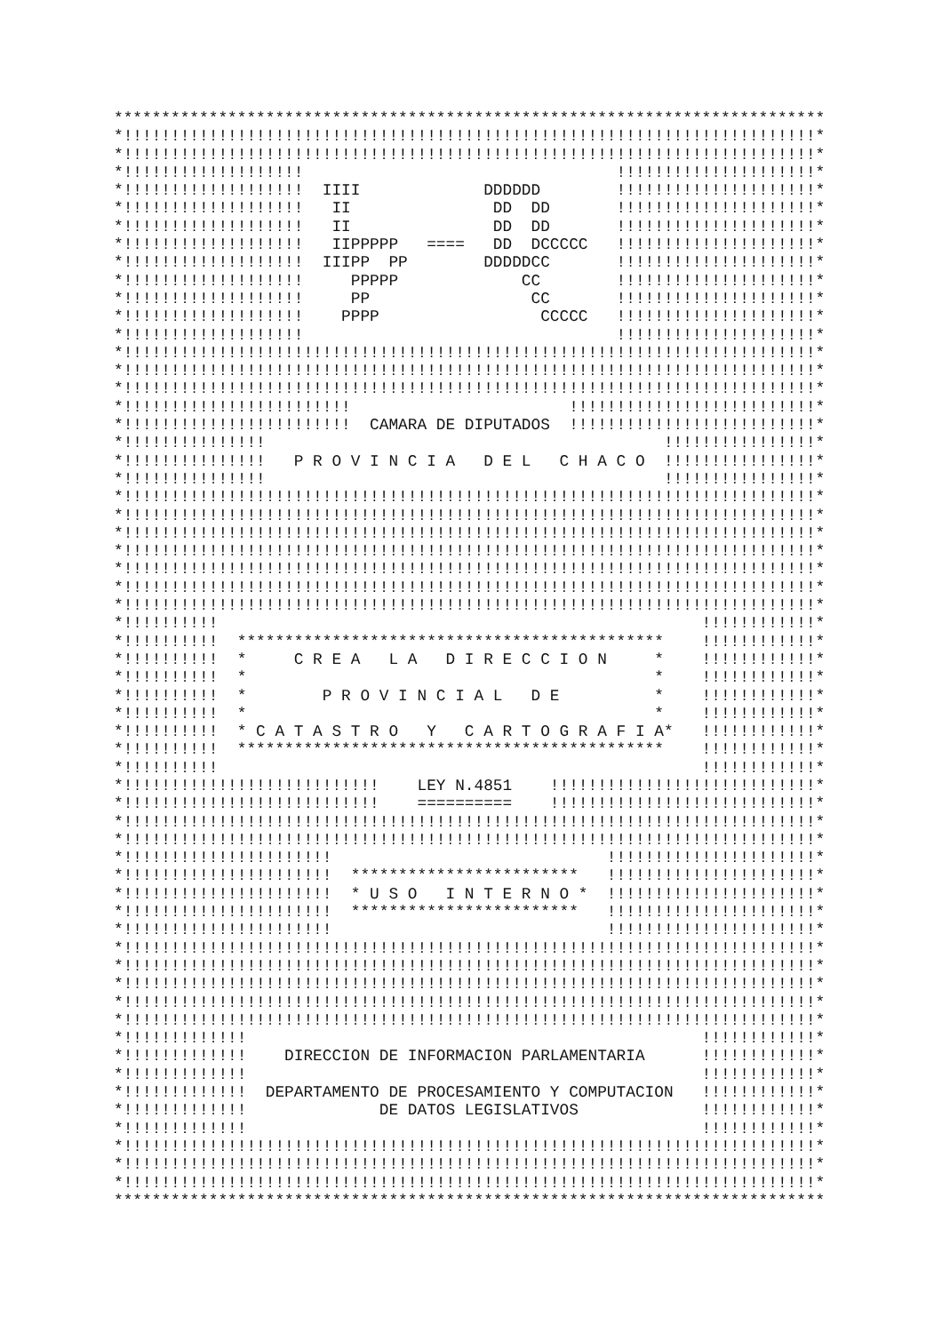***************************************************************************
*!!!!!!!!!!!!!!!!!!!!!!!!!!!!!!!!!!!!!!!!!!!!!!!!!!!!!!!!!!!!!!!!!!!!!!!!!*
*!!!!!!!!!!!!!!!!!!!!!!!!!!!!!!!!!!!!!!!!!!!!!!!!!!!!!!!!!!!!!!!!!!!!!!!!!*
*!!!!!!!!!!!!!!!!!!!                                 !!!!!!!!!!!!!!!!!!!!!*
*!!!!!!!!!!!!!!!!!!!  IIII             DDDDDD        !!!!!!!!!!!!!!!!!!!!!*
*!!!!!!!!!!!!!!!!!!!   II               DD  DD       !!!!!!!!!!!!!!!!!!!!!*
*!!!!!!!!!!!!!!!!!!!   II               DD  DD       !!!!!!!!!!!!!!!!!!!!!*
*!!!!!!!!!!!!!!!!!!!   IIPPPPP   ====   DD  DCCCCC   !!!!!!!!!!!!!!!!!!!!!*
*!!!!!!!!!!!!!!!!!!!  IIIPP  PP        DDDDDCC       !!!!!!!!!!!!!!!!!!!!!*
*!!!!!!!!!!!!!!!!!!!     PPPPP             CC        !!!!!!!!!!!!!!!!!!!!!*
*!!!!!!!!!!!!!!!!!!!     PP                 CC       !!!!!!!!!!!!!!!!!!!!!*
*!!!!!!!!!!!!!!!!!!!    PPPP                 CCCCC   !!!!!!!!!!!!!!!!!!!!!*
*!!!!!!!!!!!!!!!!!!!                                 !!!!!!!!!!!!!!!!!!!!!*
*!!!!!!!!!!!!!!!!!!!!!!!!!!!!!!!!!!!!!!!!!!!!!!!!!!!!!!!!!!!!!!!!!!!!!!!!!*
*!!!!!!!!!!!!!!!!!!!!!!!!!!!!!!!!!!!!!!!!!!!!!!!!!!!!!!!!!!!!!!!!!!!!!!!!!*
*!!!!!!!!!!!!!!!!!!!!!!!!!!!!!!!!!!!!!!!!!!!!!!!!!!!!!!!!!!!!!!!!!!!!!!!!!*
*!!!!!!!!!!!!!!!!!!!!!!!!                       !!!!!!!!!!!!!!!!!!!!!!!!!!*
*!!!!!!!!!!!!!!!!!!!!!!!!  CAMARA DE DIPUTADOS  !!!!!!!!!!!!!!!!!!!!!!!!!!*
*!!!!!!!!!!!!!!!                                          !!!!!!!!!!!!!!!!*
*!!!!!!!!!!!!!!!   P R O V I N C I A   D E L   C H A C O  !!!!!!!!!!!!!!!!*
*!!!!!!!!!!!!!!!                                          !!!!!!!!!!!!!!!!*
*!!!!!!!!!!!!!!!!!!!!!!!!!!!!!!!!!!!!!!!!!!!!!!!!!!!!!!!!!!!!!!!!!!!!!!!!!*
*!!!!!!!!!!!!!!!!!!!!!!!!!!!!!!!!!!!!!!!!!!!!!!!!!!!!!!!!!!!!!!!!!!!!!!!!!*
*!!!!!!!!!!!!!!!!!!!!!!!!!!!!!!!!!!!!!!!!!!!!!!!!!!!!!!!!!!!!!!!!!!!!!!!!!*
*!!!!!!!!!!!!!!!!!!!!!!!!!!!!!!!!!!!!!!!!!!!!!!!!!!!!!!!!!!!!!!!!!!!!!!!!!*
*!!!!!!!!!!!!!!!!!!!!!!!!!!!!!!!!!!!!!!!!!!!!!!!!!!!!!!!!!!!!!!!!!!!!!!!!!*
*!!!!!!!!!!!!!!!!!!!!!!!!!!!!!!!!!!!!!!!!!!!!!!!!!!!!!!!!!!!!!!!!!!!!!!!!!*
*!!!!!!!!!!!!!!!!!!!!!!!!!!!!!!!!!!!!!!!!!!!!!!!!!!!!!!!!!!!!!!!!!!!!!!!!!*
*!!!!!!!!!!                                                   !!!!!!!!!!!!*
*!!!!!!!!!!  *********************************************    !!!!!!!!!!!!*
*!!!!!!!!!!  *     C R E A   L A   D I R E C C I O N     *    !!!!!!!!!!!!*
*!!!!!!!!!!  *                                           *    !!!!!!!!!!!!*
*!!!!!!!!!!  *        P R O V I N C I A L   D E          *    !!!!!!!!!!!!*
*!!!!!!!!!!  *                                           *    !!!!!!!!!!!!*
*!!!!!!!!!!  * C A T A S T R O   Y   C A R T O G R A F I A*   !!!!!!!!!!!!*
*!!!!!!!!!!  *********************************************    !!!!!!!!!!!!*
*!!!!!!!!!!                                                   !!!!!!!!!!!!*
*!!!!!!!!!!!!!!!!!!!!!!!!!!!    LEY N.4851    !!!!!!!!!!!!!!!!!!!!!!!!!!!!*
*!!!!!!!!!!!!!!!!!!!!!!!!!!!    ==========    !!!!!!!!!!!!!!!!!!!!!!!!!!!!*
*!!!!!!!!!!!!!!!!!!!!!!!!!!!!!!!!!!!!!!!!!!!!!!!!!!!!!!!!!!!!!!!!!!!!!!!!!*
*!!!!!!!!!!!!!!!!!!!!!!!!!!!!!!!!!!!!!!!!!!!!!!!!!!!!!!!!!!!!!!!!!!!!!!!!!*
*!!!!!!!!!!!!!!!!!!!!!!                             !!!!!!!!!!!!!!!!!!!!!!*
*!!!!!!!!!!!!!!!!!!!!!!  ************************   !!!!!!!!!!!!!!!!!!!!!!*
*!!!!!!!!!!!!!!!!!!!!!!  * U S O   I N T E R N O *  !!!!!!!!!!!!!!!!!!!!!!*
*!!!!!!!!!!!!!!!!!!!!!!  ************************   !!!!!!!!!!!!!!!!!!!!!!*
*!!!!!!!!!!!!!!!!!!!!!!                             !!!!!!!!!!!!!!!!!!!!!!*
*!!!!!!!!!!!!!!!!!!!!!!!!!!!!!!!!!!!!!!!!!!!!!!!!!!!!!!!!!!!!!!!!!!!!!!!!!*
*!!!!!!!!!!!!!!!!!!!!!!!!!!!!!!!!!!!!!!!!!!!!!!!!!!!!!!!!!!!!!!!!!!!!!!!!!*
*!!!!!!!!!!!!!!!!!!!!!!!!!!!!!!!!!!!!!!!!!!!!!!!!!!!!!!!!!!!!!!!!!!!!!!!!!*
*!!!!!!!!!!!!!!!!!!!!!!!!!!!!!!!!!!!!!!!!!!!!!!!!!!!!!!!!!!!!!!!!!!!!!!!!!*
*!!!!!!!!!!!!!!!!!!!!!!!!!!!!!!!!!!!!!!!!!!!!!!!!!!!!!!!!!!!!!!!!!!!!!!!!!*
*!!!!!!!!!!!!!                                                !!!!!!!!!!!!*
*!!!!!!!!!!!!!    DIRECCION DE INFORMACION PARLAMENTARIA      !!!!!!!!!!!!*
*!!!!!!!!!!!!!                                                !!!!!!!!!!!!*
*!!!!!!!!!!!!!  DEPARTAMENTO DE PROCESAMIENTO Y COMPUTACION   !!!!!!!!!!!!*
*!!!!!!!!!!!!!              DE DATOS LEGISLATIVOS             !!!!!!!!!!!!*
*!!!!!!!!!!!!!                                                !!!!!!!!!!!!*
*!!!!!!!!!!!!!!!!!!!!!!!!!!!!!!!!!!!!!!!!!!!!!!!!!!!!!!!!!!!!!!!!!!!!!!!!!*
*!!!!!!!!!!!!!!!!!!!!!!!!!!!!!!!!!!!!!!!!!!!!!!!!!!!!!!!!!!!!!!!!!!!!!!!!!*
*!!!!!!!!!!!!!!!!!!!!!!!!!!!!!!!!!!!!!!!!!!!!!!!!!!!!!!!!!!!!!!!!!!!!!!!!!*
***************************************************************************